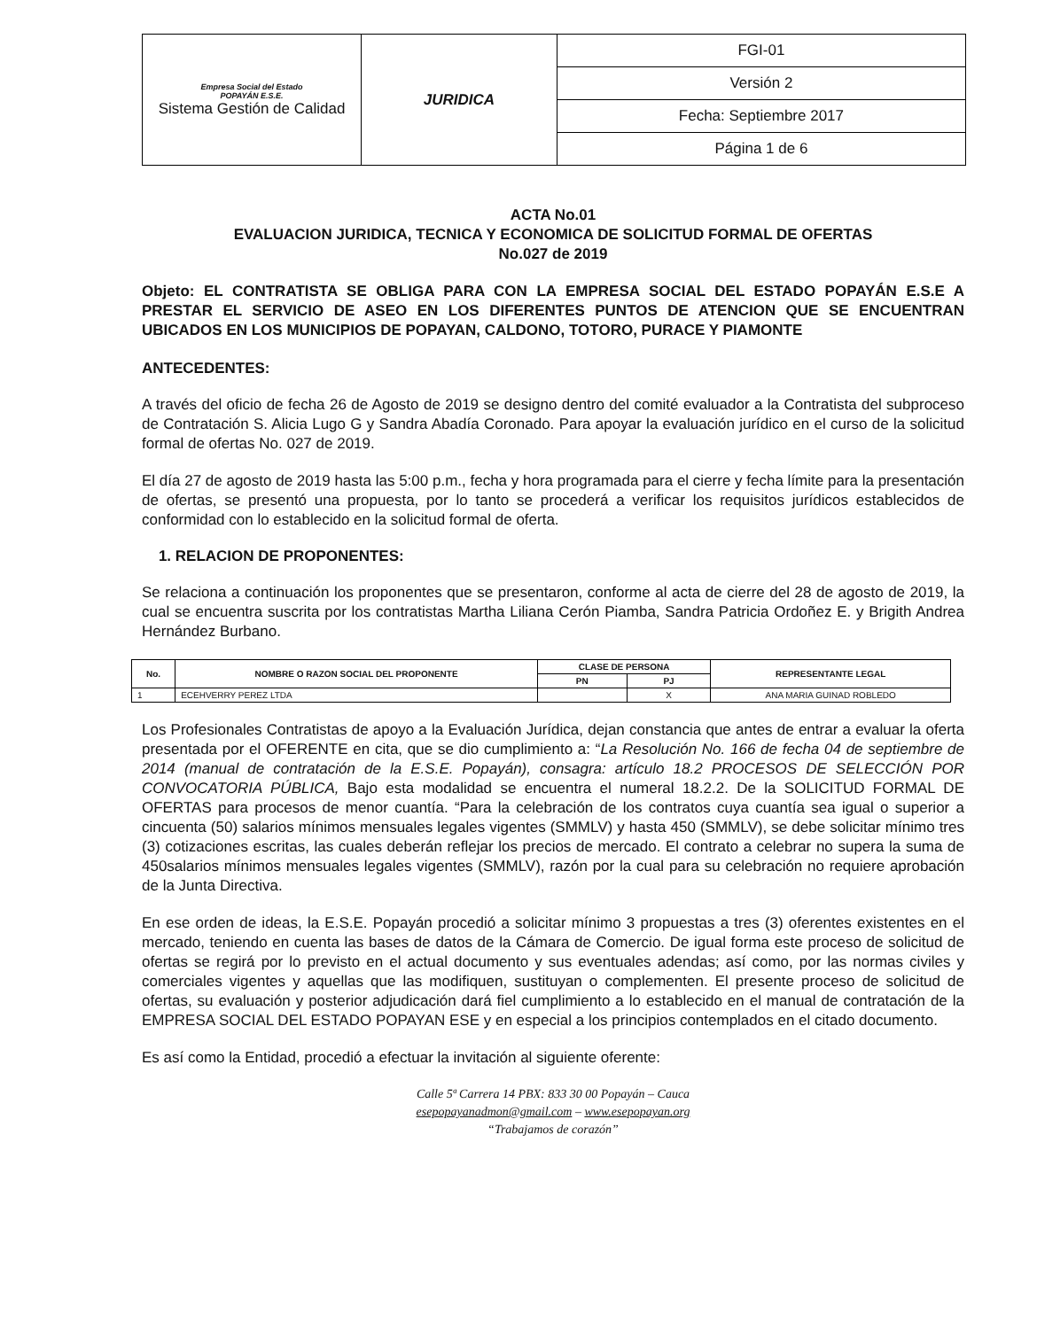| Empresa Social del Estado POPAYÁN E.S.E. Sistema Gestión de Calidad | JURIDICA | FGI-01 |
| | | Versión 2 |
| | | Fecha: Septiembre 2017 |
| | | Página 1 de 6 |
ACTA No.01
EVALUACION JURIDICA, TECNICA Y ECONOMICA DE SOLICITUD FORMAL DE OFERTAS
No.027 de 2019
Objeto: EL CONTRATISTA SE OBLIGA PARA CON LA EMPRESA SOCIAL DEL ESTADO POPAYÁN E.S.E A PRESTAR EL SERVICIO DE ASEO EN LOS DIFERENTES PUNTOS DE ATENCION QUE SE ENCUENTRAN UBICADOS EN LOS MUNICIPIOS DE POPAYAN, CALDONO, TOTORO, PURACE Y PIAMONTE
ANTECEDENTES:
A través del oficio de fecha 26 de Agosto de 2019 se designo dentro del comité evaluador a la Contratista del subproceso de Contratación S. Alicia Lugo G y Sandra Abadía Coronado. Para apoyar la evaluación jurídico en el curso de la solicitud formal de ofertas No. 027 de 2019.
El día 27 de agosto de 2019 hasta las 5:00 p.m., fecha y hora programada para el cierre y fecha límite para la presentación de ofertas, se presentó una propuesta, por lo tanto se procederá a verificar los requisitos jurídicos establecidos de conformidad con lo establecido en la solicitud formal de oferta.
1. RELACION DE PROPONENTES:
Se relaciona a continuación los proponentes que se presentaron, conforme al acta de cierre del 28 de agosto de 2019, la cual se encuentra suscrita por los contratistas Martha Liliana Cerón Piamba, Sandra Patricia Ordoñez E. y Brigith Andrea Hernández Burbano.
| No. | NOMBRE O RAZON SOCIAL DEL PROPONENTE | CLASE DE PERSONA | | REPRESENTANTE LEGAL |
| --- | --- | --- | --- | --- |
| | | PN | PJ | |
| 1 | ECEHVERRY PEREZ LTDA | | X | ANA MARIA GUINAD ROBLEDO |
Los Profesionales Contratistas de apoyo a la Evaluación Jurídica, dejan constancia que antes de entrar a evaluar la oferta presentada por el OFERENTE en cita, que se dio cumplimiento a: “La Resolución No. 166 de fecha 04 de septiembre de 2014 (manual de contratación de la E.S.E. Popayán), consagra: artículo 18.2 PROCESOS DE SELECCIÓN POR CONVOCATORIA PÚBLICA, Bajo esta modalidad se encuentra el numeral 18.2.2. De la SOLICITUD FORMAL DE OFERTAS para procesos de menor cuantía. “Para la celebración de los contratos cuya cuantía sea igual o superior a cincuenta (50) salarios mínimos mensuales legales vigentes (SMMLV) y hasta 450 (SMMLV), se debe solicitar mínimo tres (3) cotizaciones escritas, las cuales deberán reflejar los precios de mercado. El contrato a celebrar no supera la suma de 450salarios mínimos mensuales legales vigentes (SMMLV), razón por la cual para su celebración no requiere aprobación de la Junta Directiva.
En ese orden de ideas, la E.S.E. Popayán procedió a solicitar mínimo 3 propuestas a tres (3) oferentes existentes en el mercado, teniendo en cuenta las bases de datos de la Cámara de Comercio. De igual forma este proceso de solicitud de ofertas se regirá por lo previsto en el actual documento y sus eventuales adendas; así como, por las normas civiles y comerciales vigentes y aquellas que las modifiquen, sustituyan o complementen. El presente proceso de solicitud de ofertas, su evaluación y posterior adjudicación dará fiel cumplimiento a lo establecido en el manual de contratación de la EMPRESA SOCIAL DEL ESTADO POPAYAN ESE y en especial a los principios contemplados en el citado documento.
Es así como la Entidad, procedió a efectuar la invitación al siguiente oferente:
Calle 5ª Carrera 14 PBX: 833 30 00 Popayán – Cauca
esepopayanadmon@gmail.com – www.esepopayan.org
“Trabajamos de corazón”